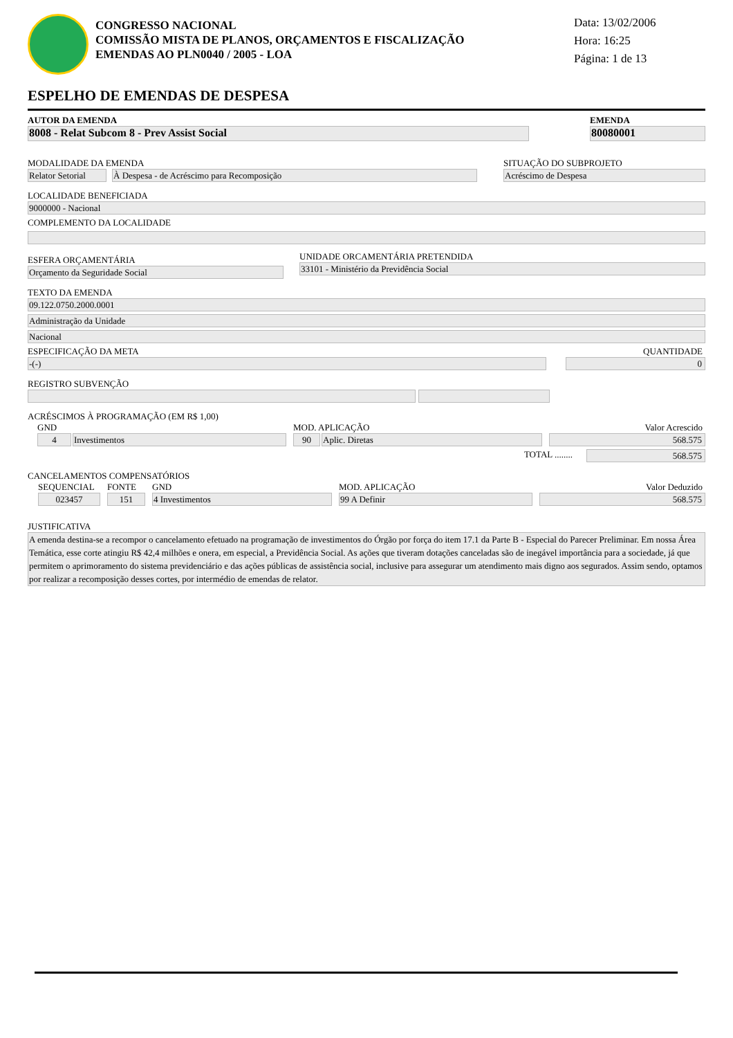CONGRESSO NACIONAL
COMISSÃO MISTA DE PLANOS, ORÇAMENTOS E FISCALIZAÇÃO
EMENDAS AO PLN0040 / 2005 - LOA
Data: 13/02/2006
Hora: 16:25
Página: 1 de 13
ESPELHO DE EMENDAS DE DESPESA
AUTOR DA EMENDA
8008 - Relat Subcom 8 - Prev Assist Social
EMENDA
80080001
MODALIDADE DA EMENDA
Relator Setorial
À Despesa - de Acréscimo para Recomposição
SITUAÇÃO DO SUBPROJETO
Acréscimo de Despesa
LOCALIDADE BENEFICIADA
9000000 - Nacional
COMPLEMENTO DA LOCALIDADE
ESFERA ORÇAMENTÁRIA
Orçamento da Seguridade Social
UNIDADE ORCAMENTÁRIA PRETENDIDA
33101 - Ministério da Previdência Social
TEXTO DA EMENDA
09.122.0750.2000.0001
Administração da Unidade
Nacional
ESPECIFICAÇÃO DA META
-(-)
QUANTIDADE
0
REGISTRO SUBVENÇÃO
ACRÉSCIMOS À PROGRAMAÇÃO (EM R$ 1,00)
GND
4 Investimentos
MOD. APLICAÇÃO
90 Aplic. Diretas
Valor Acrescido
568.575
TOTAL ........
568.575
CANCELAMENTOS COMPENSATÓRIOS
SEQUENCIAL
023457
FONTE
151
GND
4 Investimentos
MOD. APLICAÇÃO
99 A Definir
Valor Deduzido
568.575
JUSTIFICATIVA
A emenda destina-se a recompor o cancelamento efetuado na programação de investimentos do Órgão por força do item 17.1 da Parte B - Especial do Parecer Preliminar. Em nossa Área Temática, esse corte atingiu R$ 42,4 milhões e onera, em especial, a Previdência Social. As ações que tiveram dotações canceladas são de inegável importância para a sociedade, já que permitem o aprimoramento do sistema previdenciário e das ações públicas de assistência social, inclusive para assegurar um atendimento mais digno aos segurados. Assim sendo, optamos por realizar a recomposição desses cortes, por intermédio de emendas de relator.